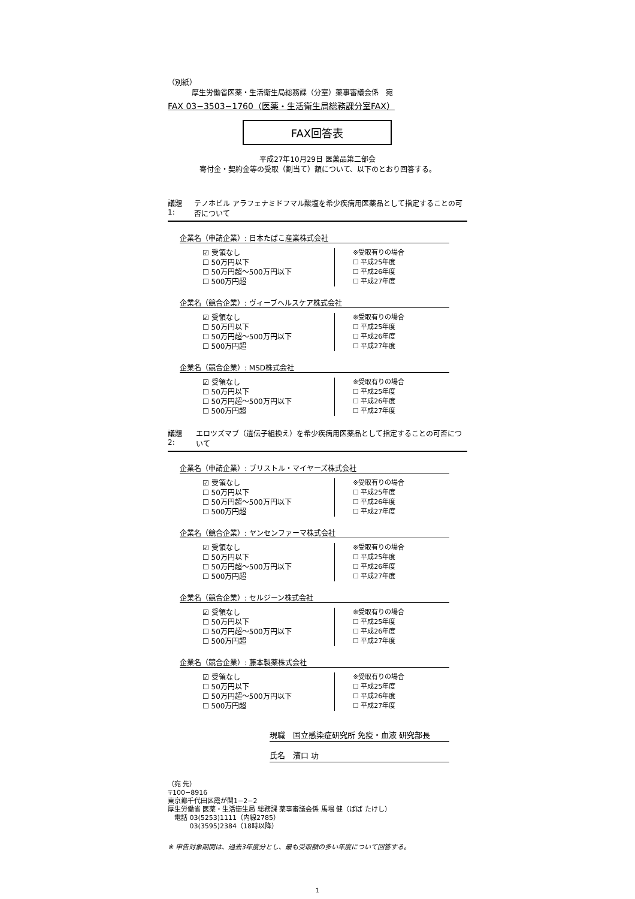（別紙）
厚生労働省医薬・生活衛生局総務課（分室）薬事審議会係　宛
FAX 03−3503−1760（医薬・生活衛生局総務課分室FAX）
FAX回答表
平成27年10月29日 医薬品第二部会
寄付金・契約金等の受取（割当て）額について、以下のとおり回答する。
議題1: テノホビル アラフェナミドフマル酸塩を希少疾病用医薬品として指定することの可否について
企業名（申請企業）: 日本たばこ産業株式会社
☑ 受領なし
☐ 50万円以下
☐ 50万円超〜500万円以下
☐ 500万円超
※受取有りの場合
☐ 平成25年度
☐ 平成26年度
☐ 平成27年度
企業名（競合企業）: ヴィーブヘルスケア株式会社
☑ 受領なし
☐ 50万円以下
☐ 50万円超〜500万円以下
☐ 500万円超
※受取有りの場合
☐ 平成25年度
☐ 平成26年度
☐ 平成27年度
企業名（競合企業）: MSD株式会社
☑ 受領なし
☐ 50万円以下
☐ 50万円超〜500万円以下
☐ 500万円超
※受取有りの場合
☐ 平成25年度
☐ 平成26年度
☐ 平成27年度
議題2: エロツズマブ（遺伝子組換え）を希少疾病用医薬品として指定することの可否について
企業名（申請企業）: ブリストル・マイヤーズ株式会社
☑ 受領なし
☐ 50万円以下
☐ 50万円超〜500万円以下
☐ 500万円超
※受取有りの場合
☐ 平成25年度
☐ 平成26年度
☐ 平成27年度
企業名（競合企業）: ヤンセンファーマ株式会社
☑ 受領なし
☐ 50万円以下
☐ 50万円超〜500万円以下
☐ 500万円超
※受取有りの場合
☐ 平成25年度
☐ 平成26年度
☐ 平成27年度
企業名（競合企業）: セルジーン株式会社
☑ 受領なし
☐ 50万円以下
☐ 50万円超〜500万円以下
☐ 500万円超
※受取有りの場合
☐ 平成25年度
☐ 平成26年度
☐ 平成27年度
企業名（競合企業）: 藤本製薬株式会社
☑ 受領なし
☐ 50万円以下
☐ 50万円超〜500万円以下
☐ 500万円超
※受取有りの場合
☐ 平成25年度
☐ 平成26年度
☐ 平成27年度
現職　国立感染症研究所 免疫・血液 研究部長
氏名　濱口 功
（宛 先）
〒100−8916
東京都千代田区霞が関1−2−2
厚生労働省 医薬・生活衛生局 総務課 薬事審議会係 馬場 健（ばば たけし）
　電話 03(5253)1111（内線2785）
　　　 03(3595)2384（18時以降）
※ 申告対象期間は、過去3年度分とし、最も受取額の多い年度について回答する。
1